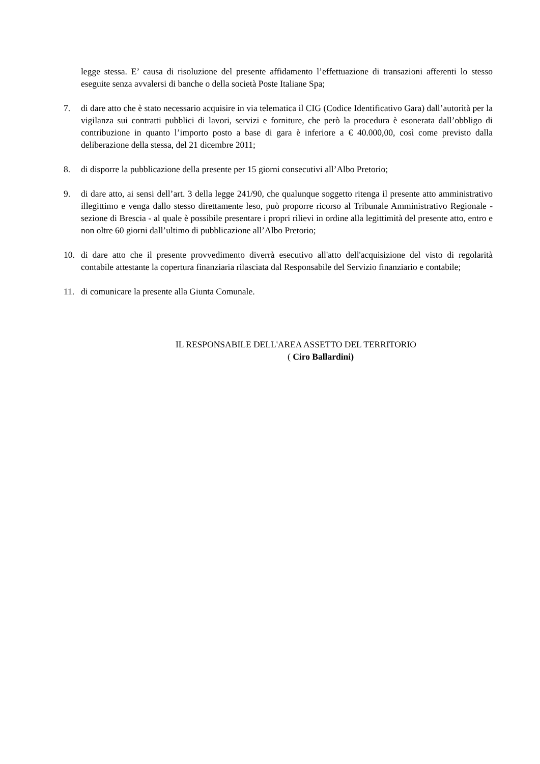legge stessa. E’ causa di risoluzione del presente affidamento l’effettuazione di transazioni afferenti lo stesso eseguite senza avvalersi di banche o della società Poste Italiane Spa;
7. di dare atto che è stato necessario acquisire in via telematica il CIG (Codice Identificativo Gara) dall’autorità per la vigilanza sui contratti pubblici di lavori, servizi e forniture, che però la procedura è esonerata dall’obbligo di contribuzione in quanto l’importo posto a base di gara è inferiore a € 40.000,00, così come previsto dalla deliberazione della stessa, del 21 dicembre 2011;
8. di disporre la pubblicazione della presente per 15 giorni consecutivi all’Albo Pretorio;
9. di dare atto, ai sensi dell’art. 3 della legge 241/90, che qualunque soggetto ritenga il presente atto amministrativo illegittimo e venga dallo stesso direttamente leso, può proporre ricorso al Tribunale Amministrativo Regionale - sezione di Brescia - al quale è possibile presentare i propri rilievi in ordine alla legittimità del presente atto, entro e non oltre 60 giorni dall’ultimo di pubblicazione all’Albo Pretorio;
10. di dare atto che il presente provvedimento diverrà esecutivo all'atto dell'acquisizione del visto di regolarità contabile attestante la copertura finanziaria rilasciata dal Responsabile del Servizio finanziario e contabile;
11. di comunicare la presente alla Giunta Comunale.
IL RESPONSABILE DELL'AREA ASSETTO DEL TERRITORIO
( Ciro Ballardini)